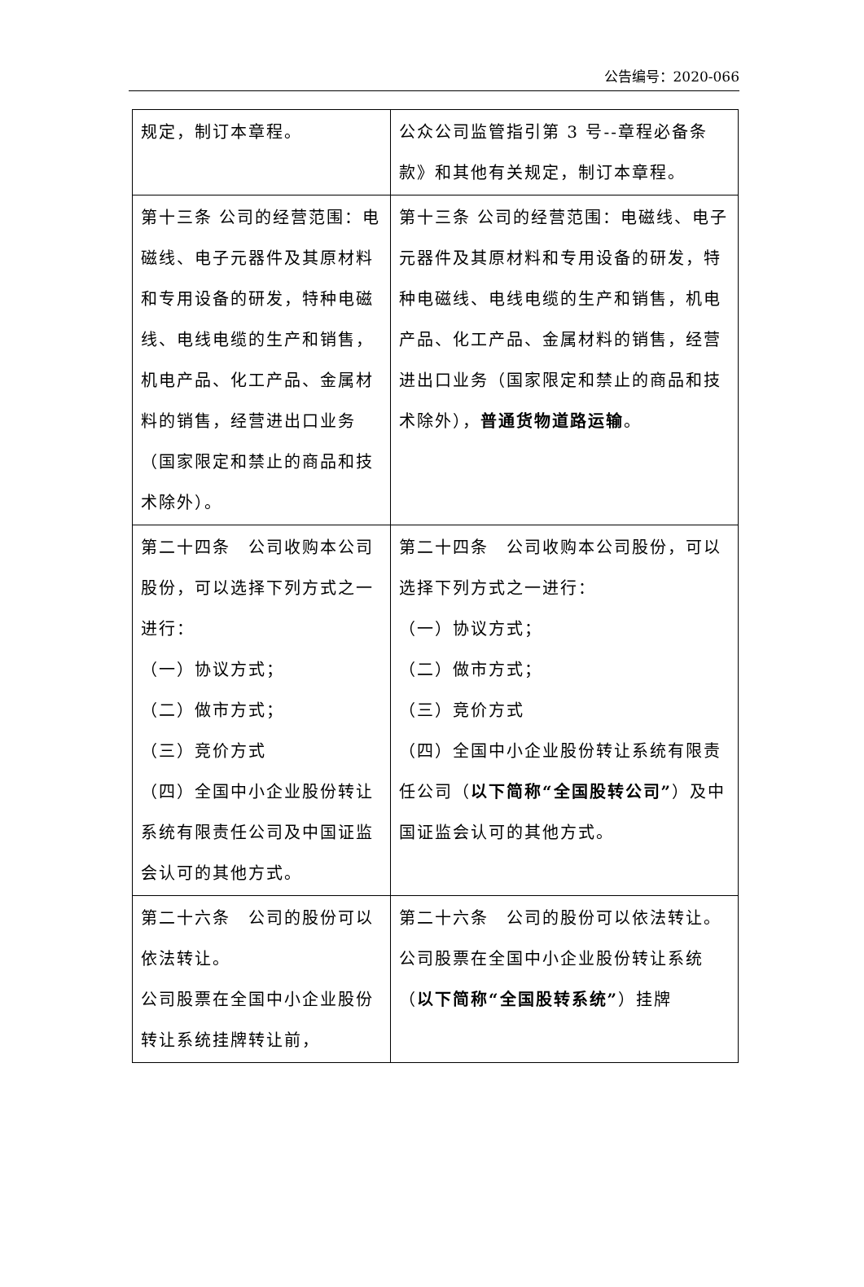公告编号：2020-066
| 规定，制订本章程。 | 公众公司监管指引第 3 号--章程必备条款》和其他有关规定，制订本章程。 |
| 第十三条 公司的经营范围：电磁线、电子元器件及其原材料和专用设备的研发，特种电磁线、电线电缆的生产和销售，机电产品、化工产品、金属材料的销售，经营进出口业务（国家限定和禁止的商品和技术除外）。 | 第十三条 公司的经营范围：电磁线、电子元器件及其原材料和专用设备的研发，特种电磁线、电线电缆的生产和销售，机电产品、化工产品、金属材料的销售，经营进出口业务（国家限定和禁止的商品和技术除外）， 普通货物道路运输 。 |
| 第二十四条 公司收购本公司股份，可以选择下列方式之一进行： （一）协议方式； （二）做市方式； （三）竞价方式 （四）全国中小企业股份转让系统有限责任公司及中国证监会认可的其他方式。 | 第二十四条 公司收购本公司股份，可以选择下列方式之一进行： （一）协议方式； （二）做市方式； （三）竞价方式 （四）全国中小企业股份转让系统有限责任公司（ 以下简称“全国股转公司” ）及中国证监会认可的其他方式。 |
| 第二十六条 公司的股份可以依法转让。 公司股票在全国中小企业股份转让系统挂牌转让前， | 第二十六条 公司的股份可以依法转让。 公司股票在全国中小企业股份转让系统（ 以下简称“全国股转系统” ）挂牌 |